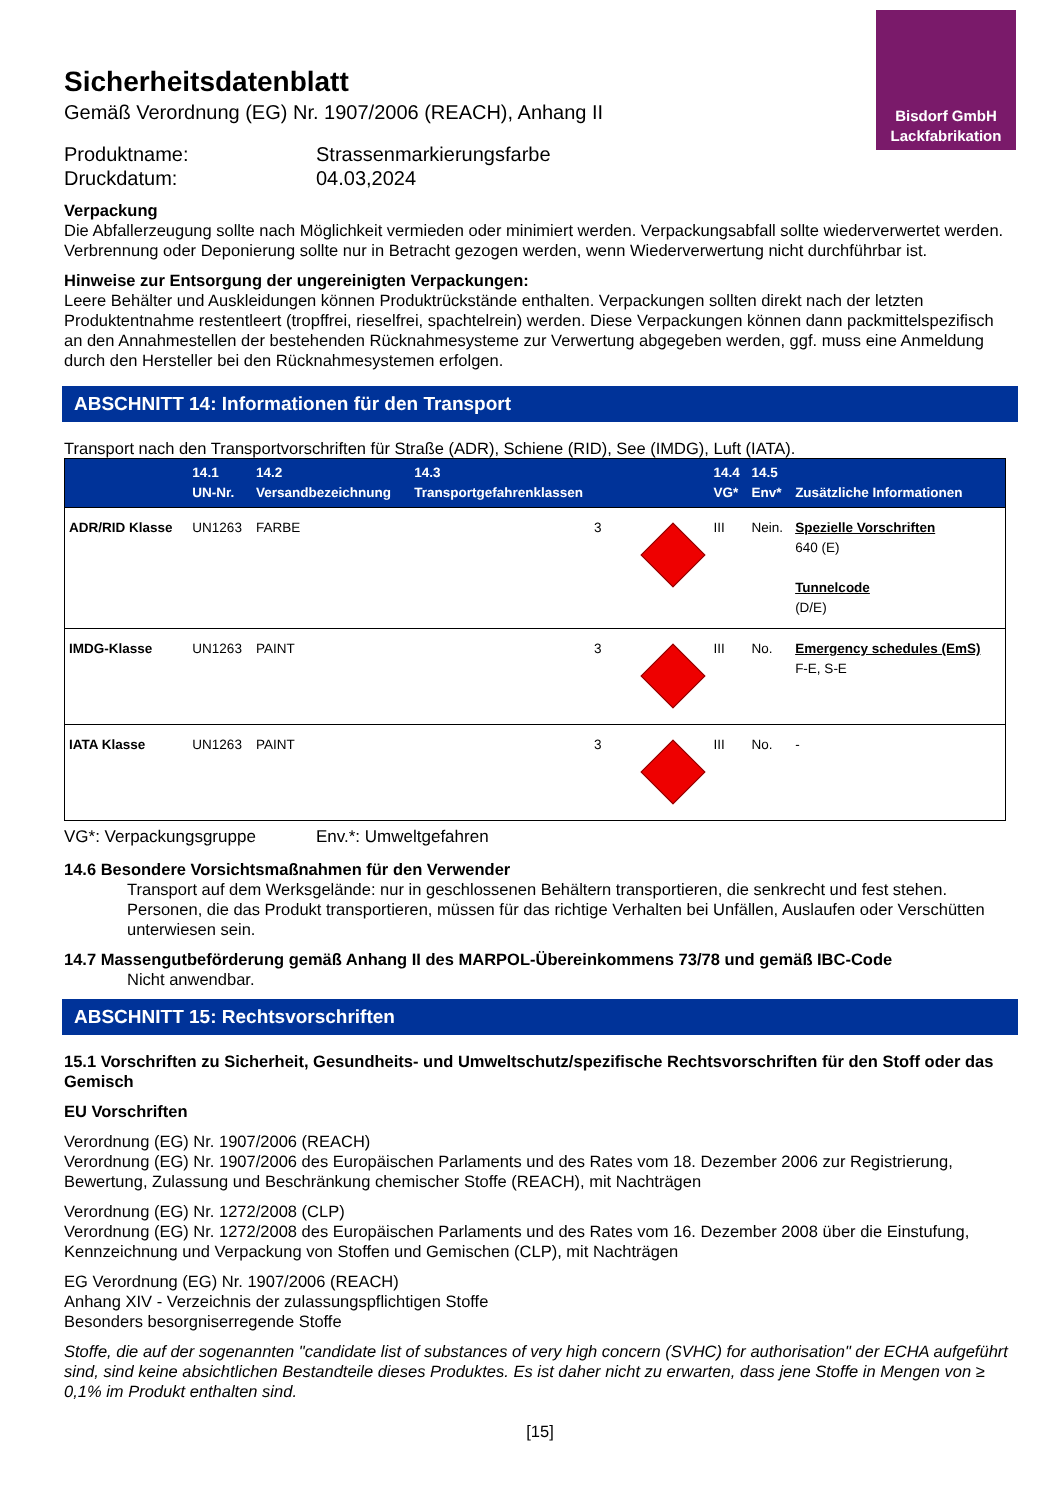Bisdorf GmbH
Lackfabrikation
Sicherheitsdatenblatt
Gemäß Verordnung (EG) Nr. 1907/2006 (REACH), Anhang II
Produktname: Strassenmarkierungsfarbe
Druckdatum: 04.03,2024
Verpackung
Die Abfallerzeugung sollte nach Möglichkeit vermieden oder minimiert werden. Verpackungsabfall sollte wiederverwertet werden. Verbrennung oder Deponierung sollte nur in Betracht gezogen werden, wenn Wiederverwertung nicht durchführbar ist.
Hinweise zur Entsorgung der ungereinigten Verpackungen:
Leere Behälter und Auskleidungen können Produktrückstände enthalten. Verpackungen sollten direkt nach der letzten Produktentnahme restentleert (tropffrei, rieselfrei, spachtelrein) werden. Diese Verpackungen können dann packmittelspezifisch an den Annahmestellen der bestehenden Rücknahmesysteme zur Verwertung abgegeben werden, ggf. muss eine Anmeldung durch den Hersteller bei den Rücknahmesystemen erfolgen.
ABSCHNITT 14: Informationen für den Transport
Transport nach den Transportvorschriften für Straße (ADR), Schiene (RID), See (IMDG), Luft (IATA).
| | 14.1 UN-Nr. | 14.2 Versandbezeichnung | 14.3 Transportgefahrenklassen | | 14.4 VG* | 14.5 Env* | Zusätzliche Informationen |
| --- | --- | --- | --- | --- | --- | --- | --- |
| ADR/RID Klasse | UN1263 | FARBE | 3 | | III | Nein. | Spezielle Vorschriften 640 (E) Tunnelcode (D/E) |
| IMDG-Klasse | UN1263 | PAINT | 3 | | III | No. | Emergency schedules (EmS) F-E, S-E |
| IATA Klasse | UN1263 | PAINT | 3 | | III | No. | - |
VG*: Verpackungsgruppe Env.*: Umweltgefahren
14.6 Besondere Vorsichtsmaßnahmen für den Verwender
Transport auf dem Werksgelände: nur in geschlossenen Behältern transportieren, die senkrecht und fest stehen. Personen, die das Produkt transportieren, müssen für das richtige Verhalten bei Unfällen, Auslaufen oder Verschütten unterwiesen sein.
14.7 Massengutbeförderung gemäß Anhang II des MARPOL-Übereinkommens 73/78 und gemäß IBC-Code
Nicht anwendbar.
ABSCHNITT 15: Rechtsvorschriften
15.1 Vorschriften zu Sicherheit, Gesundheits- und Umweltschutz/spezifische Rechtsvorschriften für den Stoff oder das Gemisch
EU Vorschriften
Verordnung (EG) Nr. 1907/2006 (REACH)
Verordnung (EG) Nr. 1907/2006 des Europäischen Parlaments und des Rates vom 18. Dezember 2006 zur Registrierung, Bewertung, Zulassung und Beschränkung chemischer Stoffe (REACH), mit Nachträgen
Verordnung (EG) Nr. 1272/2008 (CLP)
Verordnung (EG) Nr. 1272/2008 des Europäischen Parlaments und des Rates vom 16. Dezember 2008 über die Einstufung, Kennzeichnung und Verpackung von Stoffen und Gemischen (CLP), mit Nachträgen
EG Verordnung (EG) Nr. 1907/2006 (REACH)
Anhang XIV - Verzeichnis der zulassungspflichtigen Stoffe
Besonders besorgniserregende Stoffe
Stoffe, die auf der sogenannten "candidate list of substances of very high concern (SVHC) for authorisation" der ECHA aufgeführt sind, sind keine absichtlichen Bestandteile dieses Produktes. Es ist daher nicht zu erwarten, dass jene Stoffe in Mengen von ≥ 0,1% im Produkt enthalten sind.
[15]